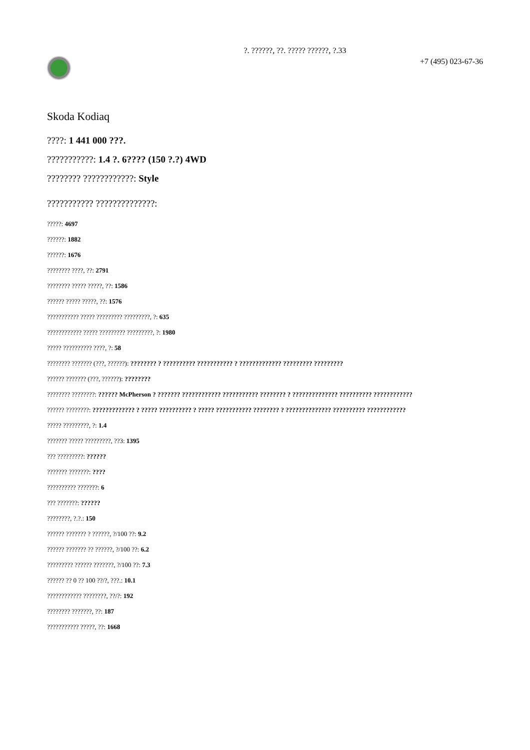?. ??????, ??. ????? ??????, ?.33
+7 (495) 023-67-36
Skoda Kodiaq
????: 1 441 000 ???.
???????????: 1.4 ?. 6???? (150 ?.?) 4WD
???????? ????????????: Style
??????????? ??????????????:
?????: 4697
??????: 1882
??????: 1676
???????? ????, ??: 2791
???????? ????? ?????, ??: 1586
?????? ????? ?????, ??: 1576
??????????? ????? ????????? ?????????, ?: 635
???????????? ????? ????????? ?????????, ?: 1980
????? ?????????? ????, ?: 58
???????? ??????? (???, ??????): ???????? ? ?????????? ??????????? ? ????????????? ????????? ?????????
?????? ??????? (???, ??????): ????????
???????? ????????: ?????? McPherson ? ??????? ???????????? ??????????? ???????? ? ?????????????? ?????????? ????????????
?????? ????????: ????????????? ? ????? ?????????? ? ????? ??????????? ???????? ? ?????????????? ?????????? ????????????
????? ?????????, ?: 1.4
??????? ????? ?????????, ??3: 1395
??? ?????????: ??????
??????? ???????: ????
?????????? ???????: 6
??? ???????: ??????
????????, ?.?.: 150
?????? ??????? ? ??????, ?/100 ??: 9.2
?????? ??????? ?? ??????, ?/100 ??: 6.2
????????? ?????? ???????, ?/100 ??: 7.3
?????? ?? 0 ?? 100 ??/?, ???.: 10.1
???????????? ????????, ??/?: 192
???????? ???????, ??: 187
??????????? ?????, ??: 1668